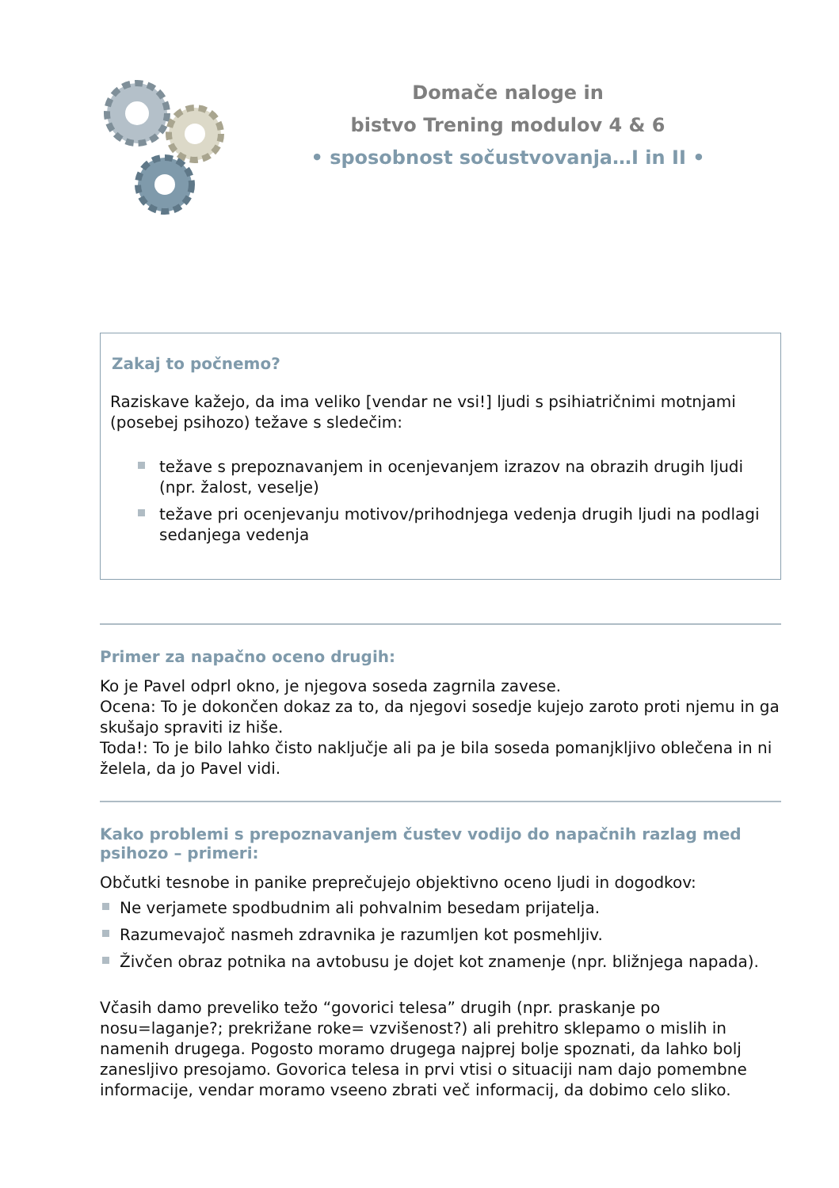Domače naloge in
bistvo Trening modulov 4 & 6
• sposobnost sočustvovanja…I in II •
Zakaj to počnemo?
Raziskave kažejo, da ima veliko [vendar ne vsi!] ljudi s psihiatričnimi motnjami (posebej psihozo) težave s sledečim:
težave s prepoznavanjem in ocenjevanjem izrazov na obrazih drugih ljudi (npr. žalost, veselje)
težave pri ocenjevanju motivov/prihodnjega vedenja drugih ljudi na podlagi sedanjega vedenja
Primer za napačno oceno drugih:
Ko je Pavel odprl okno, je njegova soseda zagrnila zavese.
Ocena: To je dokončen dokaz za to, da njegovi sosedje kujejo zaroto proti njemu in ga skušajo spraviti iz hiše.
Toda!: To je bilo lahko čisto naključje ali pa je bila soseda pomanjkljivo oblečena in ni želela, da jo Pavel vidi.
Kako problemi s prepoznavanjem čustev vodijo do napačnih razlag med psihozo – primeri:
Občutki tesnobe in panike preprečujejo objektivno oceno ljudi in dogodkov:
Ne verjamete spodbudnim ali pohvalnim besedam prijatelja.
Razumevajoč nasmeh zdravnika je razumljen kot posmehljiv.
Živčen obraz potnika na avtobusu je dojet kot znamenje (npr. bližnjega napada).
Včasih damo preveliko težo “govorici telesa” drugih (npr. praskanje po nosu=laganje?; prekrižane roke= vzvišenost?) ali prehitro sklepamo o mislih in namenih drugega. Pogosto moramo drugega najprej bolje spoznati, da lahko bolj zanesljivo presojamo. Govorica telesa in prvi vtisi o situaciji nam dajo pomembne informacije, vendar moramo vseeno zbrati več informacij, da dobimo celo sliko.